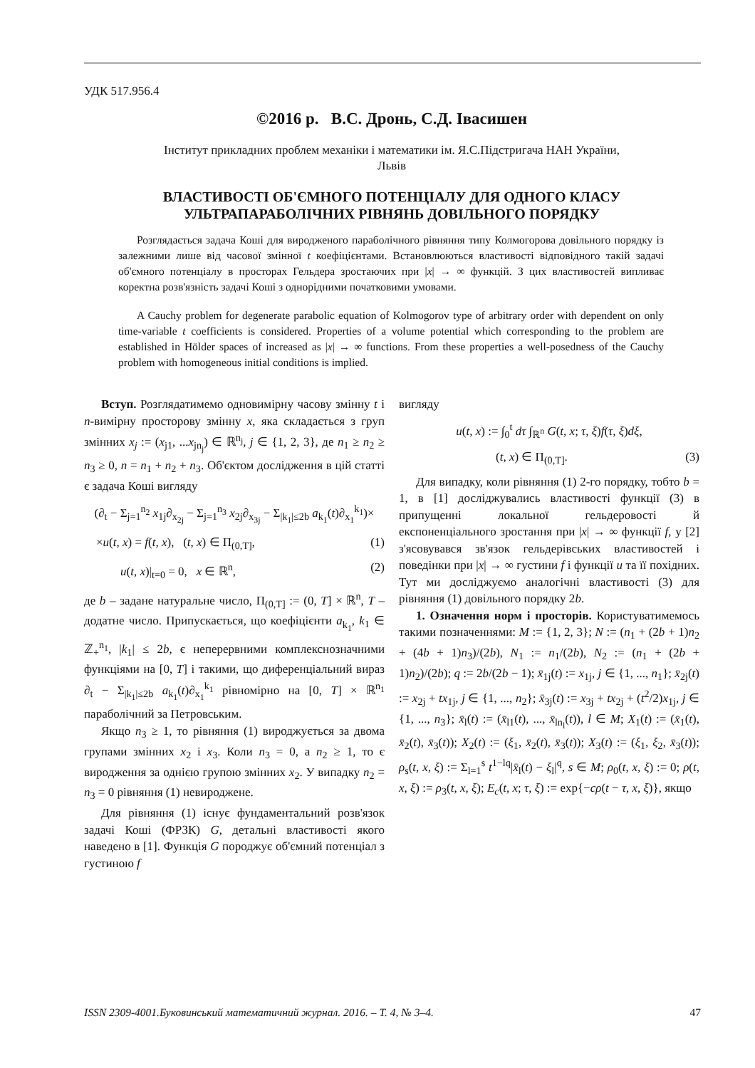УДК 517.956.4
©2016 р. В.С. Дронь, С.Д. Івасишен
Інститут прикладних проблем механіки і математики ім. Я.С.Підстригача НАН України,
Львів
ВЛАСТИВОСТІ ОБ'ЄМНОГО ПОТЕНЦІАЛУ ДЛЯ ОДНОГО КЛАСУ
УЛЬТРАПАРАБОЛІЧНИХ РІВНЯНЬ ДОВІЛЬНОГО ПОРЯДКУ
Розглядається задача Коші для виродженого параболічного рівняння типу Колмогорова довільного порядку із залежними лише від часової змінної t коефіцієнтами. Встановлюються властивості відповідного такій задачі об'ємного потенціалу в просторах Гельдера зростаючих при |x| → ∞ функцій. З цих властивостей випливає коректна розв'язність задачі Коші з однорідними початковими умовами.
A Cauchy problem for degenerate parabolic equation of Kolmogorov type of arbitrary order with dependent on only time-variable t coefficients is considered. Properties of a volume potential which corresponding to the problem are established in Hölder spaces of increased as |x| → ∞ functions. From these properties a well-posedness of the Cauchy problem with homogeneous initial conditions is implied.
Вступ. Розглядатимемо одновимірну часову змінну t і n-вимірну просторову змінну x, яка складається з груп змінних x<sub>j</sub> := (x<sub>j1</sub>, ...x<sub>jn<sub>j</sub></sub>) ∈ ℝ<sup>n<sub>j</sub></sup>, j ∈ {1, 2, 3}, де n<sub>1</sub> ≥ n<sub>2</sub> ≥ n<sub>3</sub> ≥ 0, n = n<sub>1</sub> + n<sub>2</sub> + n<sub>3</sub>. Об'єктом дослідження в цій статті є задача Коші вигляду
(∂<sub>t</sub> − Σ<sub>j=1</sub><sup>n<sub>2</sub></sup> x<sub>1j</sub>∂<sub>x<sub>2j</sub></sub> − Σ<sub>j=1</sub><sup>n<sub>3</sub></sup> x<sub>2j</sub>∂<sub>x<sub>3j</sub></sub> − Σ<sub>|k<sub>1</sub>|≤2b</sub> a<sub>k<sub>1</sub></sub>(t)∂<sub>x<sub>1</sub></sub><sup>k<sub>1</sub></sup>)×
×u(t, x) = f(t, x), (t, x) ∈ Π<sub>(0,T]</sub>, (1)
u(t, x)|<sub>t=0</sub> = 0, x ∈ ℝ<sup>n</sup>, (2)
де b – задане натуральне число, Π<sub>(0,T]</sub> := (0, T] × ℝ<sup>n</sup>, T – додатне число. Припускається, що коефіцієнти a<sub>k<sub>1</sub></sub>, k<sub>1</sub> ∈ ℤ<sub>+</sub><sup>n<sub>1</sub></sup>, |k<sub>1</sub>| ≤ 2b, є неперервними комплекснозначними функціями на [0, T] і такими, що диференціальний вираз ∂<sub>t</sub> − Σ<sub>|k<sub>1</sub>|≤2b</sub> a<sub>k<sub>1</sub></sub>(t)∂<sub>x<sub>1</sub></sub><sup>k<sub>1</sub></sup> рівномірно на [0, T] × ℝ<sup>n<sub>1</sub></sup> параболічний за Петровським.
Якщо n<sub>3</sub> ≥ 1, то рівняння (1) вироджується за двома групами змінних x<sub>2</sub> і x<sub>3</sub>. Коли n<sub>3</sub> = 0, а n<sub>2</sub> ≥ 1, то є виродження за однією групою змінних x<sub>2</sub>. У випадку n<sub>2</sub> = n<sub>3</sub> = 0 рівняння (1) невироджене.
Для рівняння (1) існує фундаментальний розв'язок задачі Коші (ФРЗК) G, детальні властивості якого наведено в [1]. Функція G породжує об'ємний потенціал з густиною f
вигляду
u(t, x) := ∫<sub>0</sub><sup>t</sup> dτ ∫<sub>ℝ<sup>n</sup></sub> G(t, x; τ, ξ)f(τ, ξ)dξ,
(t, x) ∈ Π<sub>(0,T]</sub>. (3)
Для випадку, коли рівняння (1) 2-го порядку, тобто b = 1, в [1] досліджувались властивості функції (3) в припущенні локальної гельдеровості й експоненціального зростання при |x| → ∞ функції f, у [2] з'ясовувався зв'язок гельдерівських властивостей і поведінки при |x| → ∞ густини f і функції u та її похідних. Тут ми досліджуємо аналогічні властивості (3) для рівняння (1) довільного порядку 2b.
1. Означення норм і просторів. Користуватимемось такими позначеннями: M := {1, 2, 3}; N := (n<sub>1</sub> + (2b + 1)n<sub>2</sub> + (4b + 1)n<sub>3</sub>)/(2b), N<sub>1</sub> := n<sub>1</sub>/(2b), N<sub>2</sub> := (n<sub>1</sub> + (2b + 1)n<sub>2</sub>)/(2b); q := 2b/(2b − 1); x̄<sub>1j</sub>(t) := x<sub>1j</sub>, j ∈ {1, ..., n<sub>1</sub>}; x̄<sub>2j</sub>(t) := x<sub>2j</sub> + tx<sub>1j</sub>, j ∈ {1, ..., n<sub>2</sub>}; x̄<sub>3j</sub>(t) := x<sub>3j</sub> + tx<sub>2j</sub> + (t<sup>2</sup>/2)x<sub>1j</sub>, j ∈ {1, ..., n<sub>3</sub>}; x̄<sub>l</sub>(t) := (x̄<sub>l1</sub>(t), ..., x̄<sub>ln<sub>l</sub></sub>(t)), l ∈ M; X<sub>1</sub>(t) := (x̄<sub>1</sub>(t), x̄<sub>2</sub>(t), x̄<sub>3</sub>(t)); X<sub>2</sub>(t) := (ξ<sub>1</sub>, x̄<sub>2</sub>(t), x̄<sub>3</sub>(t)); X<sub>3</sub>(t) := (ξ<sub>1</sub>, ξ<sub>2</sub>, x̄<sub>3</sub>(t)); ρ<sub>s</sub>(t, x, ξ) := Σ<sub>l=1</sub><sup>s</sup> t<sup>1−lq</sup>|x̄<sub>l</sub>(t) − ξ<sub>l</sub>|<sup>q</sup>, s ∈ M; ρ<sub>0</sub>(t, x, ξ) := 0; ρ(t, x, ξ) := ρ<sub>3</sub>(t, x, ξ); E<sub>c</sub>(t, x; τ, ξ) := exp{−cρ(t − τ, x, ξ)}, якщо
ISSN 2309-4001.Буковинський математичний журнал. 2016. – Т. 4, № 3–4. 47